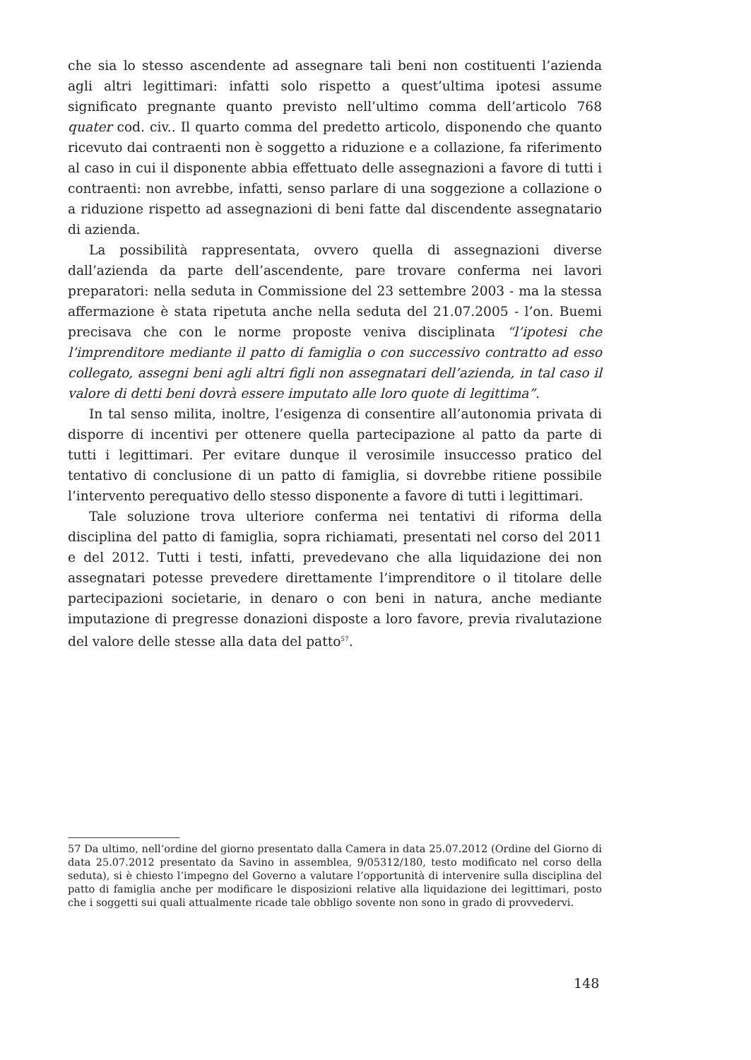che sia lo stesso ascendente ad assegnare tali beni non costituenti l’azienda agli altri legittimari: infatti solo rispetto a quest’ultima ipotesi assume significato pregnante quanto previsto nell’ultimo comma dell’articolo 768 quater cod. civ.. Il quarto comma del predetto articolo, disponendo che quanto ricevuto dai contraenti non è soggetto a riduzione e a collazione, fa riferimento al caso in cui il disponente abbia effettuato delle assegnazioni a favore di tutti i contraenti: non avrebbe, infatti, senso parlare di una soggezione a collazione o a riduzione rispetto ad assegnazioni di beni fatte dal discendente assegnatario di azienda.
La possibilità rappresentata, ovvero quella di assegnazioni diverse dall’azienda da parte dell’ascendente, pare trovare conferma nei lavori preparatori: nella seduta in Commissione del 23 settembre 2003 - ma la stessa affermazione è stata ripetuta anche nella seduta del 21.07.2005 - l’on. Buemi precisava che con le norme proposte veniva disciplinata “l’ipotesi che l’imprenditore mediante il patto di famiglia o con successivo contratto ad esso collegato, assegni beni agli altri figli non assegnatari dell’azienda, in tal caso il valore di detti beni dovrà essere imputato alle loro quote di legittima”.
In tal senso milita, inoltre, l’esigenza di consentire all’autonomia privata di disporre di incentivi per ottenere quella partecipazione al patto da parte di tutti i legittimari. Per evitare dunque il verosimile insuccesso pratico del tentativo di conclusione di un patto di famiglia, si dovrebbe ritiene possibile l’intervento perequativo dello stesso disponente a favore di tutti i legittimari.
Tale soluzione trova ulteriore conferma nei tentativi di riforma della disciplina del patto di famiglia, sopra richiamati, presentati nel corso del 2011 e del 2012. Tutti i testi, infatti, prevedevano che alla liquidazione dei non assegnatari potesse prevedere direttamente l’imprenditore o il titolare delle partecipazioni societarie, in denaro o con beni in natura, anche mediante imputazione di pregresse donazioni disposte a loro favore, previa rivalutazione del valore delle stesse alla data del patto<sup>57</sup>.
57 Da ultimo, nell’ordine del giorno presentato dalla Camera in data 25.07.2012 (Ordine del Giorno di data 25.07.2012 presentato da Savino in assemblea, 9/05312/180, testo modificato nel corso della seduta), si è chiesto l’impegno del Governo a valutare l’opportunità di intervenire sulla disciplina del patto di famiglia anche per modificare le disposizioni relative alla liquidazione dei legittimari, posto che i soggetti sui quali attualmente ricade tale obbligo sovente non sono in grado di provvedervi.
148